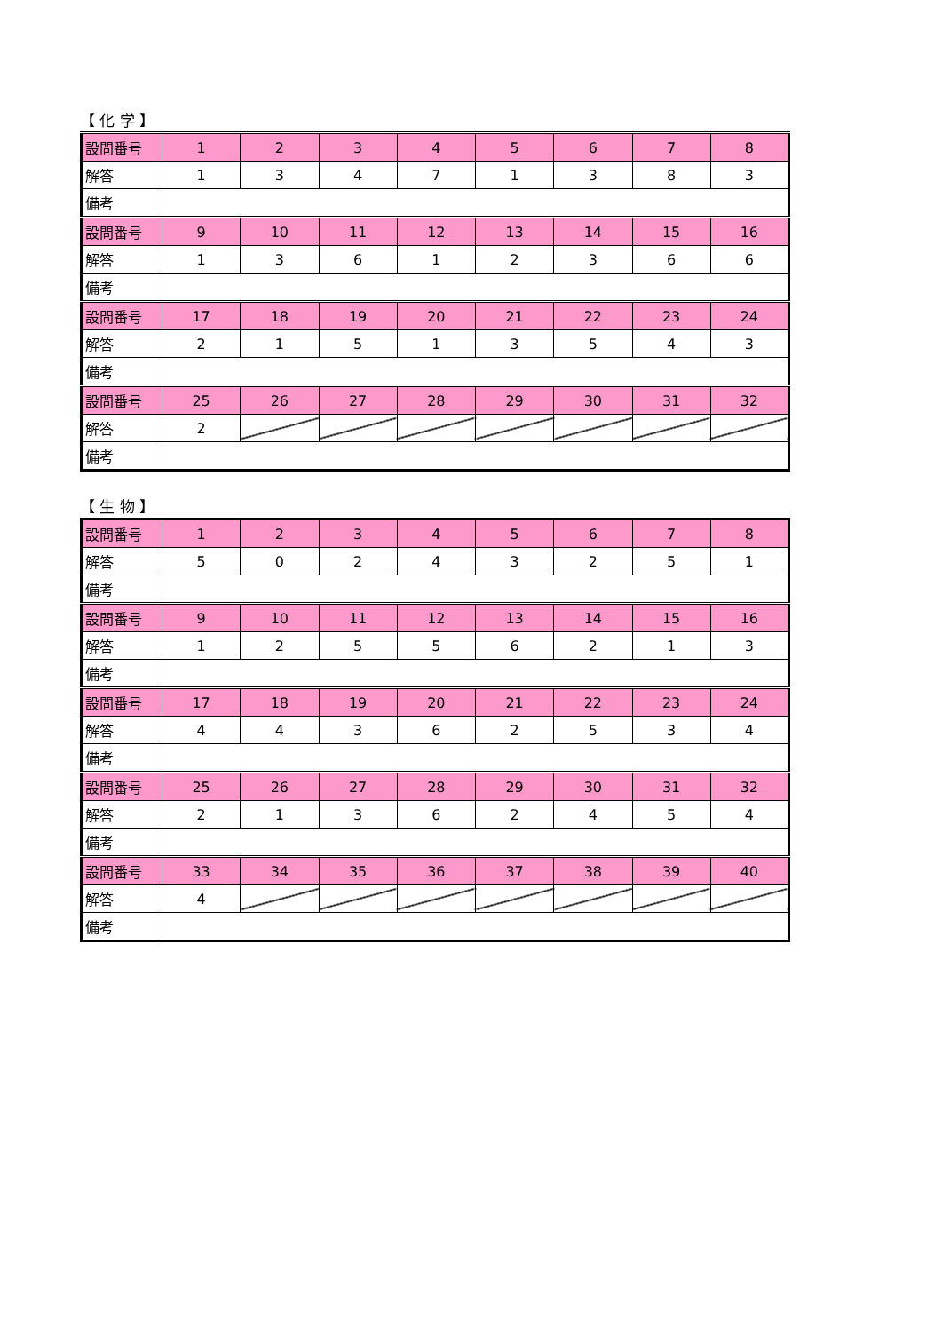【 化 学 】
| 設問番号 | 1 | 2 | 3 | 4 | 5 | 6 | 7 | 8 |
| --- | --- | --- | --- | --- | --- | --- | --- | --- |
| 解答 | 1 | 3 | 4 | 7 | 1 | 3 | 8 | 3 |
| 備考 | | | | | | | | |
| 設問番号 | 9 | 10 | 11 | 12 | 13 | 14 | 15 | 16 |
| 解答 | 1 | 3 | 6 | 1 | 2 | 3 | 6 | 6 |
| 備考 | | | | | | | | |
| 設問番号 | 17 | 18 | 19 | 20 | 21 | 22 | 23 | 24 |
| 解答 | 2 | 1 | 5 | 1 | 3 | 5 | 4 | 3 |
| 備考 | | | | | | | | |
| 設問番号 | 25 | 26 | 27 | 28 | 29 | 30 | 31 | 32 |
| 解答 | 2 | | | | | | | |
| 備考 | | | | | | | | |
【 生 物 】
| 設問番号 | 1 | 2 | 3 | 4 | 5 | 6 | 7 | 8 |
| --- | --- | --- | --- | --- | --- | --- | --- | --- |
| 解答 | 5 | 0 | 2 | 4 | 3 | 2 | 5 | 1 |
| 備考 | | | | | | | | |
| 設問番号 | 9 | 10 | 11 | 12 | 13 | 14 | 15 | 16 |
| 解答 | 1 | 2 | 5 | 5 | 6 | 2 | 1 | 3 |
| 備考 | | | | | | | | |
| 設問番号 | 17 | 18 | 19 | 20 | 21 | 22 | 23 | 24 |
| 解答 | 4 | 4 | 3 | 6 | 2 | 5 | 3 | 4 |
| 備考 | | | | | | | | |
| 設問番号 | 25 | 26 | 27 | 28 | 29 | 30 | 31 | 32 |
| 解答 | 2 | 1 | 3 | 6 | 2 | 4 | 5 | 4 |
| 備考 | | | | | | | | |
| 設問番号 | 33 | 34 | 35 | 36 | 37 | 38 | 39 | 40 |
| 解答 | 4 | | | | | | | |
| 備考 | | | | | | | | |